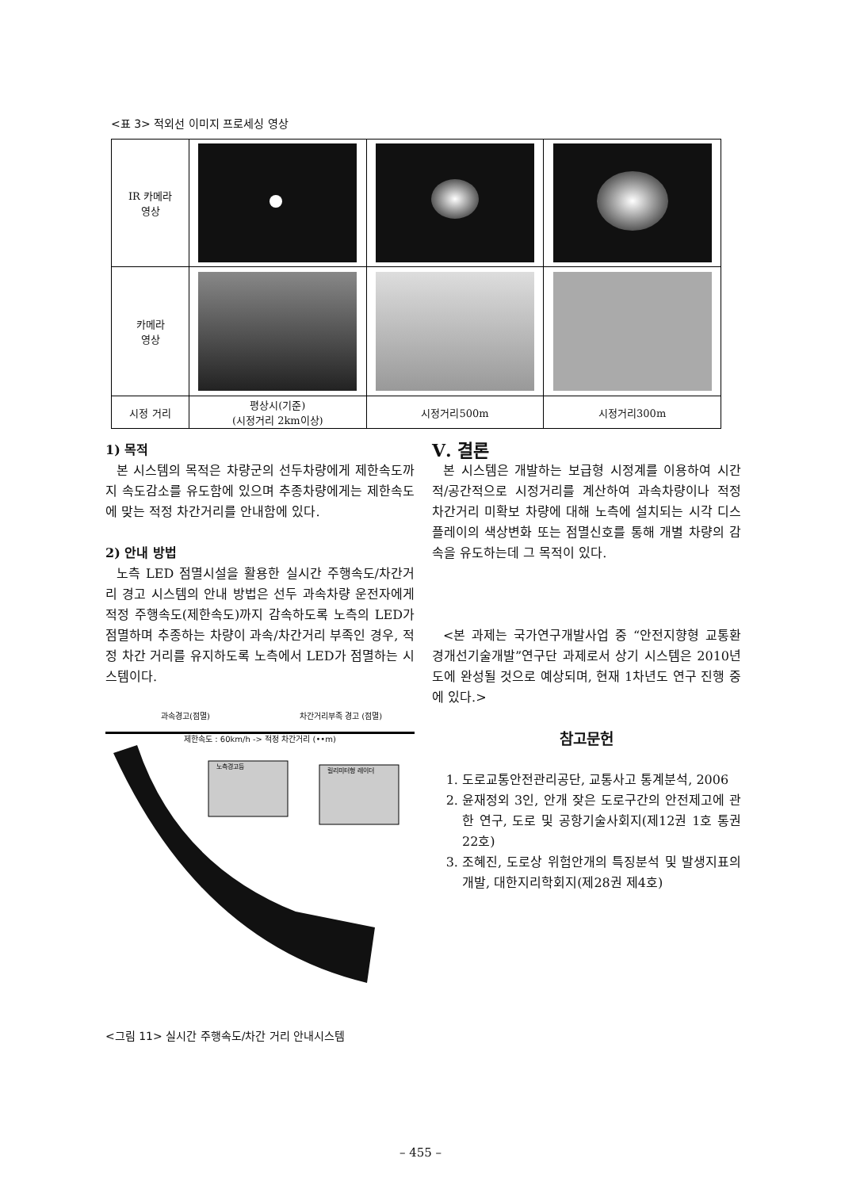<표 3> 적외선 이미지 프로세싱 영상
| IR 카메라 영상 | | | |
| 카메라 영상 | | | |
| 시정 거리 | 평상시(기준) (시정거리 2km이상) | 시정거리500m | 시정거리300m |
1) 목적
본 시스템의 목적은 차량군의 선두차량에게 제한속도까지 속도감소를 유도함에 있으며 추종차량에게는 제한속도에 맞는 적정 차간거리를 안내함에 있다.
2) 안내 방법
노측 LED 점멸시설을 활용한 실시간 주행속도/차간거리 경고 시스템의 안내 방법은 선두 과속차량 운전자에게 적정 주행속도(제한속도)까지 감속하도록 노측의 LED가 점멸하며 추종하는 차량이 과속/차간거리 부족인 경우, 적정 차간 거리를 유지하도록 노측에서 LED가 점멸하는 시스템이다.
과속경고(점멸) 차간거리부족 경고 (점멸)
제한속도 : 60km/h -> 적정 차간거리 (••m)
노측경고등
릴리미터형 레이더
<그림 11> 실시간 주행속도/차간 거리 안내시스템
Ⅴ. 결론
본 시스템은 개발하는 보급형 시정계를 이용하여 시간적/공간적으로 시정거리를 계산하여 과속차량이나 적정 차간거리 미확보 차량에 대해 노측에 설치되는 시각 디스플레이의 색상변화 또는 점멸신호를 통해 개별 차량의 감속을 유도하는데 그 목적이 있다.
<본 과제는 국가연구개발사업 중 “안전지향형 교통환경개선기술개발”연구단 과제로서 상기 시스템은 2010년도에 완성될 것으로 예상되며, 현재 1차년도 연구 진행 중에 있다.>
참고문헌
1. 도로교통안전관리공단, 교통사고 통계분석, 2006
2. 윤재정외 3인, 안개 잦은 도로구간의 안전제고에 관한 연구, 도로 및 공항기술사회지(제12권 1호 통권 22호)
3. 조혜진, 도로상 위험안개의 특징분석 및 발생지표의 개발, 대한지리학회지(제28권 제4호)
– 455 –